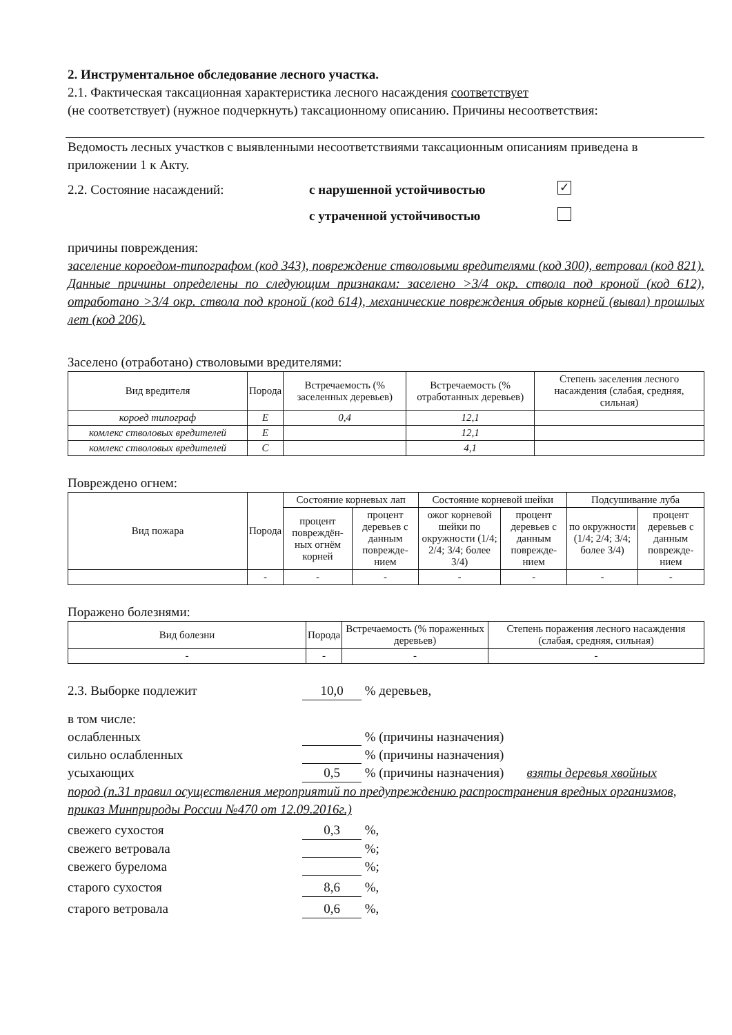2. Инструментальное обследование лесного участка.
2.1. Фактическая таксационная характеристика лесного насаждения соответствует
(не соответствует) (нужное подчеркнуть) таксационному описанию. Причины несоответствия:
Ведомость лесных участков с выявленными несоответствиями таксационным описаниям приведена в приложении 1 к Акту.
2.2. Состояние насаждений: с нарушенной устойчивостью ✓
с утраченной устойчивостью
причины повреждения:
заселение короедом-типографом (код 343), повреждение стволовыми вредителями (код 300), ветровал (код 821). Данные причины определены по следующим признакам: заселено >3/4 окр. ствола под кроной (код 612), отработано >3/4 окр. ствола под кроной (код 614), механические повреждения обрыв корней (вывал) прошлых лет (код 206).
Заселено (отработано) стволовыми вредителями:
| Вид вредителя | Порода | Встречаемость (% заселенных деревьев) | Встречаемость (% отработанных деревьев) | Степень заселения лесного насаждения (слабая, средняя, сильная) |
| --- | --- | --- | --- | --- |
| короед типограф | Е | 0,4 | 12,1 | |
| комлекс стволовых вредителей | Е | | 12,1 | |
| комлекс стволовых вредителей | С | | 4,1 | |
Повреждено огнем:
| Вид пожара | Порода | Состояние корневых лап | | Состояние корневой шейки | | Подсушивание луба | |
| --- | --- | --- | --- | --- | --- | --- | --- |
| | | процент повреждён-ных огнём корней | процент деревьев с данным поврежде-нием | ожог корневой шейки по окружности (1/4; 2/4; 3/4; более 3/4) | процент деревьев с данным поврежде-нием | по окружности (1/4; 2/4; 3/4; более 3/4) | процент деревьев с данным поврежде-нием |
| | - | - | - | - | - | - | - |
Поражено болезнями:
| Вид болезни | Порода | Встречаемость (% пораженных деревьев) | Степень поражения лесного насаждения (слабая, средняя, сильная) |
| --- | --- | --- | --- |
| - | - | - | - |
2.3. Выборке подлежит 10,0 % деревьев,
в том числе:
ослабленных % (причины назначения)
сильно ослабленных % (причины назначения)
усыхающих 0,5 % (причины назначения) взяты деревья хвойных
пород (п.31 правил осуществления мероприятий по предупреждению распространения вредных организмов, приказ Минприроды России №470 от 12.09.2016г.)
свежего сухостоя 0,3 %,
свежего ветровала %;
свежего бурелома %;
старого сухостоя 8,6 %,
старого ветровала 0,6 %,